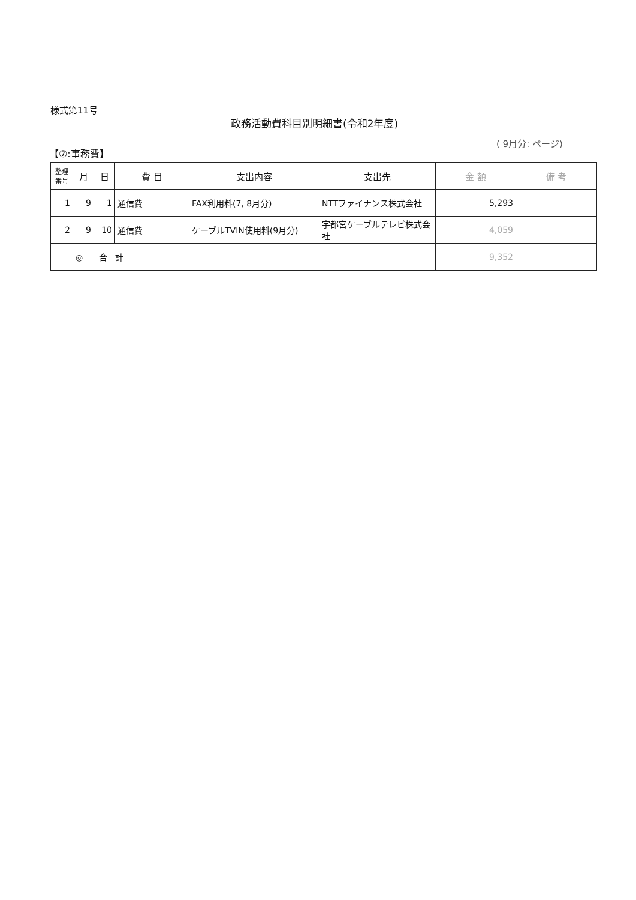様式第11号
政務活動費科目別明細書(令和2年度)
( 9月分: ページ)
【⑦:事務費】
| 整理番号 | 月 | 日 | 費 目 | 支出内容 | 支出先 | 金 額 | 備 考 |
| --- | --- | --- | --- | --- | --- | --- | --- |
| 1 | 9 | 1 | 通信費 | FAX利用料(7, 8月分) | NTTファイナンス株式会社 | 5,293 | |
| 2 | 9 | 10 | 通信費 | ケーブルTVIN使用料(9月分) | 宇都宮ケーブルテレビ株式会社 | 4,059 | |
| | ◎ 合 計 | | | | | 9,352 | |